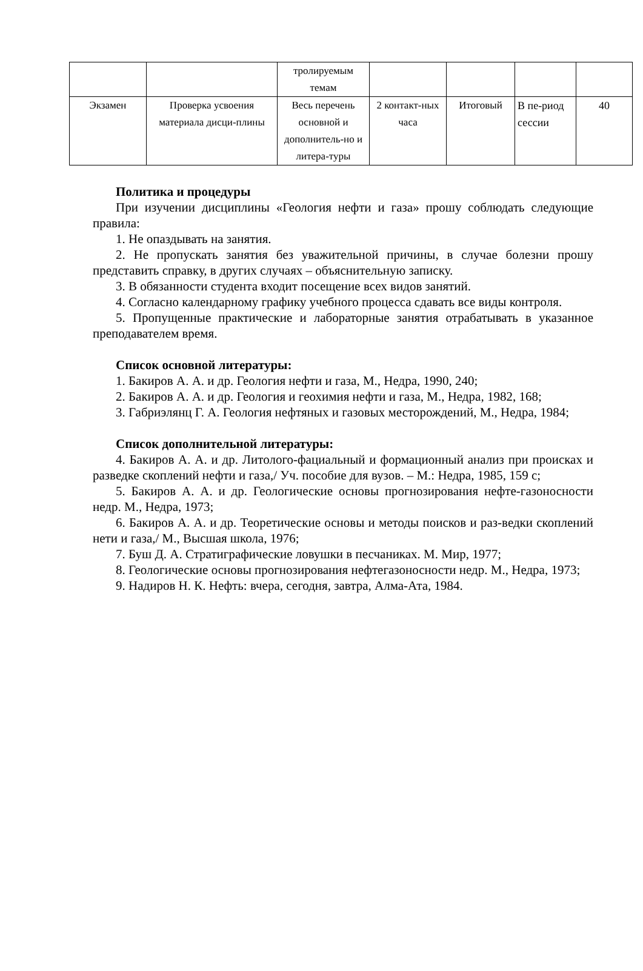| | | тролируемым темам | | | | |
| Экзамен | Проверка усвоения материала дисци-плины | Весь перечень основной и дополнитель-но и литера-туры | 2 контакт-ных часа | Итоговый | В пе-риод сессии | 40 |
Политика и процедуры
При изучении дисциплины «Геология нефти и газа» прошу соблюдать следующие правила:
1. Не опаздывать на занятия.
2. Не пропускать занятия без уважительной причины, в случае болезни прошу представить справку, в других случаях – объяснительную записку.
3. В обязанности студента входит посещение всех видов занятий.
4. Согласно календарному графику учебного процесса сдавать все виды контроля.
5. Пропущенные практические и лабораторные занятия отрабатывать в указанное преподавателем время.
Список основной литературы:
1. Бакиров А. А. и др. Геология нефти и газа, М., Недра, 1990, 240;
2. Бакиров А. А. и др. Геология и геохимия нефти и газа, М., Недра, 1982, 168;
3. Габриэлянц Г. А. Геология нефтяных и газовых месторождений, М., Недра, 1984;
Список дополнительной литературы:
4. Бакиров А. А. и др. Литолого-фациальный и формационный анализ при происках и разведке скоплений нефти и газа,/ Уч. пособие для вузов. – М.: Недра, 1985, 159 с;
5. Бакиров А. А. и др. Геологические основы прогнозирования нефте-газоносности недр. М., Недра, 1973;
6. Бакиров А. А. и др. Теоретические основы и методы поисков и раз-ведки скоплений нети и газа,/ М., Высшая школа, 1976;
7. Буш Д. А. Стратиграфические ловушки в песчаниках. М. Мир, 1977;
8. Геологические основы прогнозирования нефтегазоносности недр. М., Недра, 1973;
9. Надиров Н. К. Нефть: вчера, сегодня, завтра, Алма-Ата, 1984.